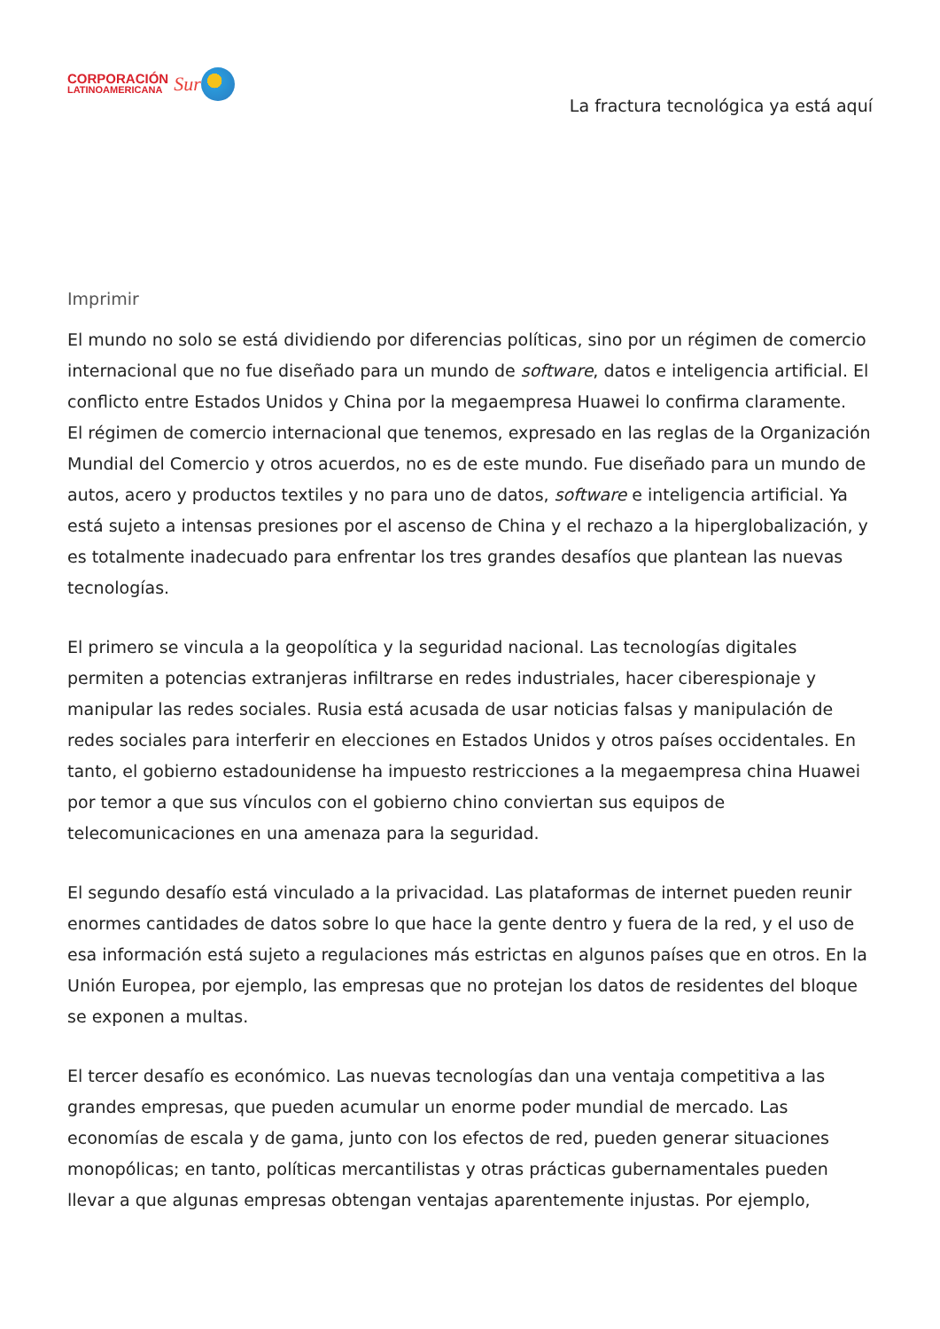CORPORACIÓN
LATINOAMERICANA
Sur
La fractura tecnológica ya está aquí
Imprimir
El mundo no solo se está dividiendo por diferencias políticas, sino por un régimen de comercio internacional que no fue diseñado para un mundo de software, datos e inteligencia artificial. El conflicto entre Estados Unidos y China por la megaempresa Huawei lo confirma claramente.
El régimen de comercio internacional que tenemos, expresado en las reglas de la Organización Mundial del Comercio y otros acuerdos, no es de este mundo. Fue diseñado para un mundo de autos, acero y productos textiles y no para uno de datos, software e inteligencia artificial. Ya está sujeto a intensas presiones por el ascenso de China y el rechazo a la hiperglobalización, y es totalmente inadecuado para enfrentar los tres grandes desafíos que plantean las nuevas tecnologías.
El primero se vincula a la geopolítica y la seguridad nacional. Las tecnologías digitales permiten a potencias extranjeras infiltrarse en redes industriales, hacer ciberespionaje y manipular las redes sociales. Rusia está acusada de usar noticias falsas y manipulación de redes sociales para interferir en elecciones en Estados Unidos y otros países occidentales. En tanto, el gobierno estadounidense ha impuesto restricciones a la megaempresa china Huawei por temor a que sus vínculos con el gobierno chino conviertan sus equipos de telecomunicaciones en una amenaza para la seguridad.
El segundo desafío está vinculado a la privacidad. Las plataformas de internet pueden reunir enormes cantidades de datos sobre lo que hace la gente dentro y fuera de la red, y el uso de esa información está sujeto a regulaciones más estrictas en algunos países que en otros. En la Unión Europea, por ejemplo, las empresas que no protejan los datos de residentes del bloque se exponen a multas.
El tercer desafío es económico. Las nuevas tecnologías dan una ventaja competitiva a las grandes empresas, que pueden acumular un enorme poder mundial de mercado. Las economías de escala y de gama, junto con los efectos de red, pueden generar situaciones monopólicas; en tanto, políticas mercantilistas y otras prácticas gubernamentales pueden llevar a que algunas empresas obtengan ventajas aparentemente injustas. Por ejemplo,